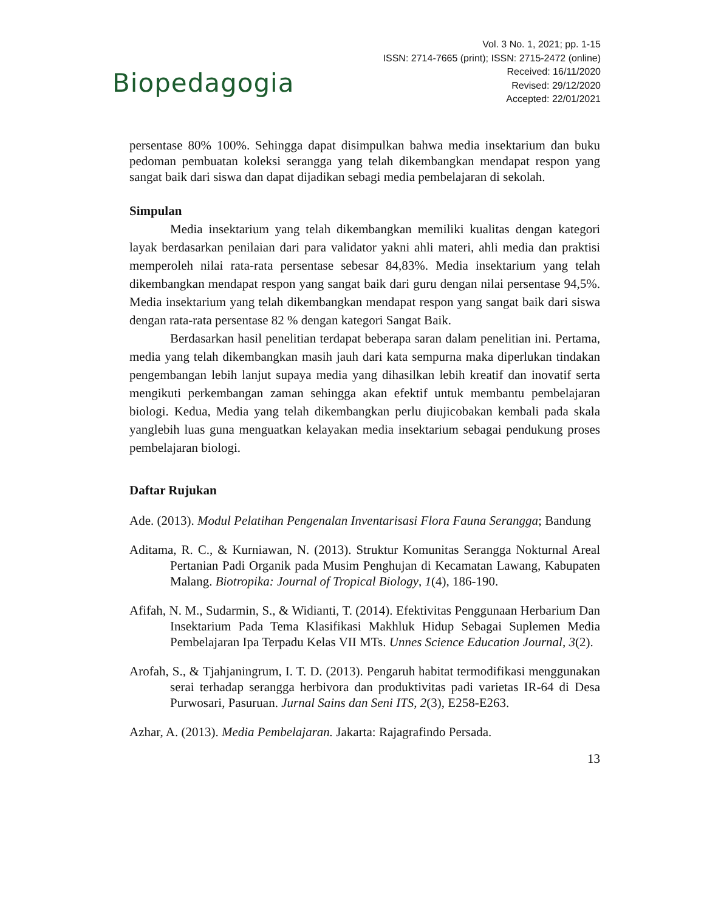Biopedagogia
Vol. 3 No. 1, 2021; pp. 1-15
ISSN: 2714-7665 (print); ISSN: 2715-2472 (online)
Received: 16/11/2020
Revised: 29/12/2020
Accepted: 22/01/2021
persentase 80% 100%. Sehingga dapat disimpulkan bahwa media insektarium dan buku pedoman pembuatan koleksi serangga yang telah dikembangkan mendapat respon yang sangat baik dari siswa dan dapat dijadikan sebagi media pembelajaran di sekolah.
Simpulan
Media insektarium yang telah dikembangkan memiliki kualitas dengan kategori layak berdasarkan penilaian dari para validator yakni ahli materi, ahli media dan praktisi memperoleh nilai rata-rata persentase sebesar 84,83%. Media insektarium yang telah dikembangkan mendapat respon yang sangat baik dari guru dengan nilai persentase 94,5%. Media insektarium yang telah dikembangkan mendapat respon yang sangat baik dari siswa dengan rata-rata persentase 82 % dengan kategori Sangat Baik.
Berdasarkan hasil penelitian terdapat beberapa saran dalam penelitian ini. Pertama, media yang telah dikembangkan masih jauh dari kata sempurna maka diperlukan tindakan pengembangan lebih lanjut supaya media yang dihasilkan lebih kreatif dan inovatif serta mengikuti perkembangan zaman sehingga akan efektif untuk membantu pembelajaran biologi. Kedua, Media yang telah dikembangkan perlu diujicobakan kembali pada skala yanglebih luas guna menguatkan kelayakan media insektarium sebagai pendukung proses pembelajaran biologi.
Daftar Rujukan
Ade. (2013). Modul Pelatihan Pengenalan Inventarisasi Flora Fauna Serangga; Bandung
Aditama, R. C., & Kurniawan, N. (2013). Struktur Komunitas Serangga Nokturnal Areal Pertanian Padi Organik pada Musim Penghujan di Kecamatan Lawang, Kabupaten Malang. Biotropika: Journal of Tropical Biology, 1(4), 186-190.
Afifah, N. M., Sudarmin, S., & Widianti, T. (2014). Efektivitas Penggunaan Herbarium Dan Insektarium Pada Tema Klasifikasi Makhluk Hidup Sebagai Suplemen Media Pembelajaran Ipa Terpadu Kelas VII MTs. Unnes Science Education Journal, 3(2).
Arofah, S., & Tjahjaningrum, I. T. D. (2013). Pengaruh habitat termodifikasi menggunakan serai terhadap serangga herbivora dan produktivitas padi varietas IR-64 di Desa Purwosari, Pasuruan. Jurnal Sains dan Seni ITS, 2(3), E258-E263.
Azhar, A. (2013). Media Pembelajaran. Jakarta: Rajagrafindo Persada.
13